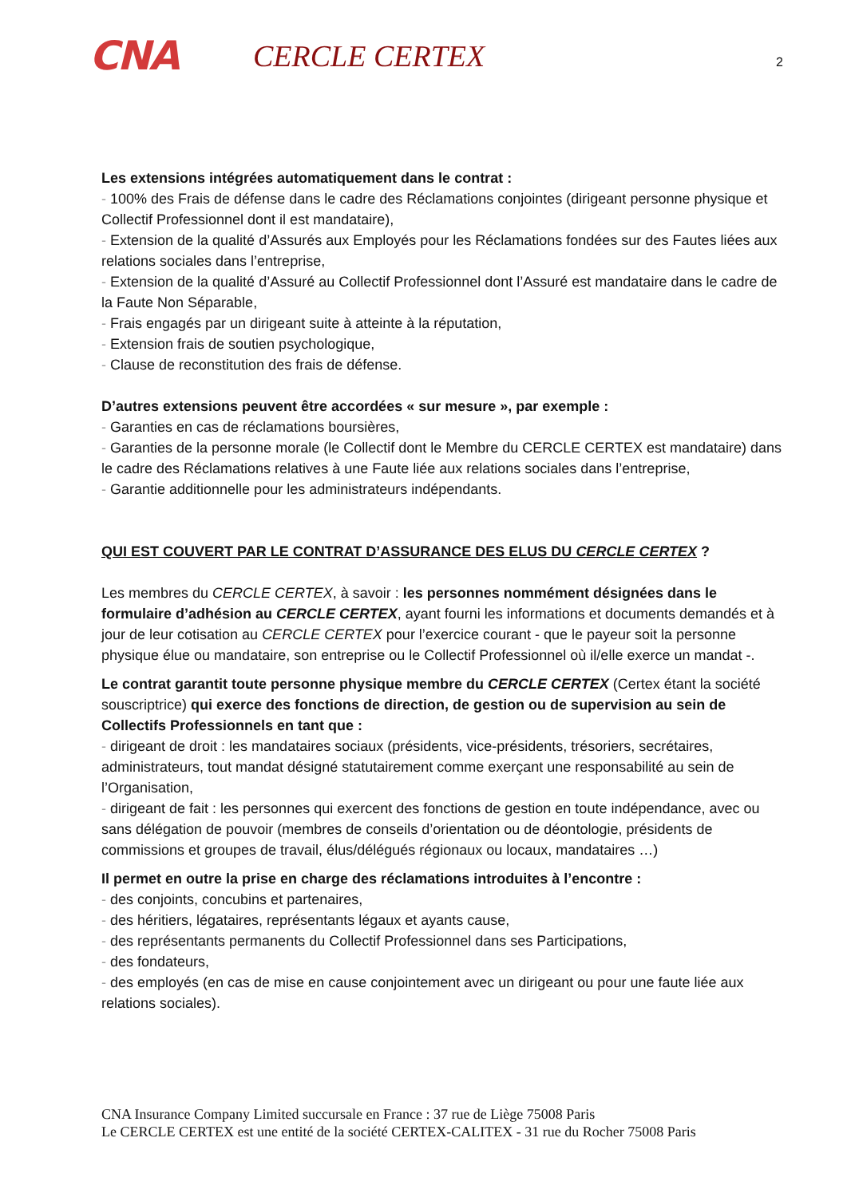CNA
CERCLE CERTEX
2
Les extensions intégrées automatiquement dans le contrat :
- 100% des Frais de défense dans le cadre des Réclamations conjointes (dirigeant personne physique et Collectif Professionnel dont il est mandataire),
- Extension de la qualité d’Assurés aux Employés pour les Réclamations fondées sur des Fautes liées aux relations sociales dans l’entreprise,
- Extension de la qualité d’Assuré au Collectif Professionnel dont l’Assuré est mandataire dans le cadre de la Faute Non Séparable,
- Frais engagés par un dirigeant suite à atteinte à la réputation,
- Extension frais de soutien psychologique,
- Clause de reconstitution des frais de défense.
D’autres extensions peuvent être accordées « sur mesure », par exemple :
- Garanties en cas de réclamations boursières,
- Garanties de la personne morale (le Collectif dont le Membre du CERCLE CERTEX est mandataire) dans le cadre des Réclamations relatives à une Faute liée aux relations sociales dans l’entreprise,
- Garantie additionnelle pour les administrateurs indépendants.
QUI EST COUVERT PAR LE CONTRAT D’ASSURANCE DES ELUS DU CERCLE CERTEX ?
Les membres du CERCLE CERTEX, à savoir : les personnes nommément désignées dans le formulaire d’adhésion au CERCLE CERTEX, ayant fourni les informations et documents demandés et à jour de leur cotisation au CERCLE CERTEX pour l’exercice courant - que le payeur soit la personne physique élue ou mandataire, son entreprise ou le Collectif Professionnel où il/elle exerce un mandat -.
Le contrat garantit toute personne physique membre du CERCLE CERTEX (Certex étant la société souscriptrice) qui exerce des fonctions de direction, de gestion ou de supervision au sein de Collectifs Professionnels en tant que :
- dirigeant de droit : les mandataires sociaux (présidents, vice-présidents, trésoriers, secrétaires, administrateurs, tout mandat désigné statutairement comme exerçant une responsabilité au sein de l’Organisation,
- dirigeant de fait : les personnes qui exercent des fonctions de gestion en toute indépendance, avec ou sans délégation de pouvoir (membres de conseils d’orientation ou de déontologie, présidents de commissions et groupes de travail, élus/délégués régionaux ou locaux, mandataires …)
Il permet en outre la prise en charge des réclamations introduites à l’encontre :
- des conjoints, concubins et partenaires,
- des héritiers, légataires, représentants légaux et ayants cause,
- des représentants permanents du Collectif Professionnel dans ses Participations,
- des fondateurs,
- des employés (en cas de mise en cause conjointement avec un dirigeant ou pour une faute liée aux relations sociales).
CNA Insurance Company Limited succursale en France : 37 rue de Liège 75008 Paris
Le CERCLE CERTEX est une entité de la société CERTEX-CALITEX - 31 rue du Rocher 75008 Paris